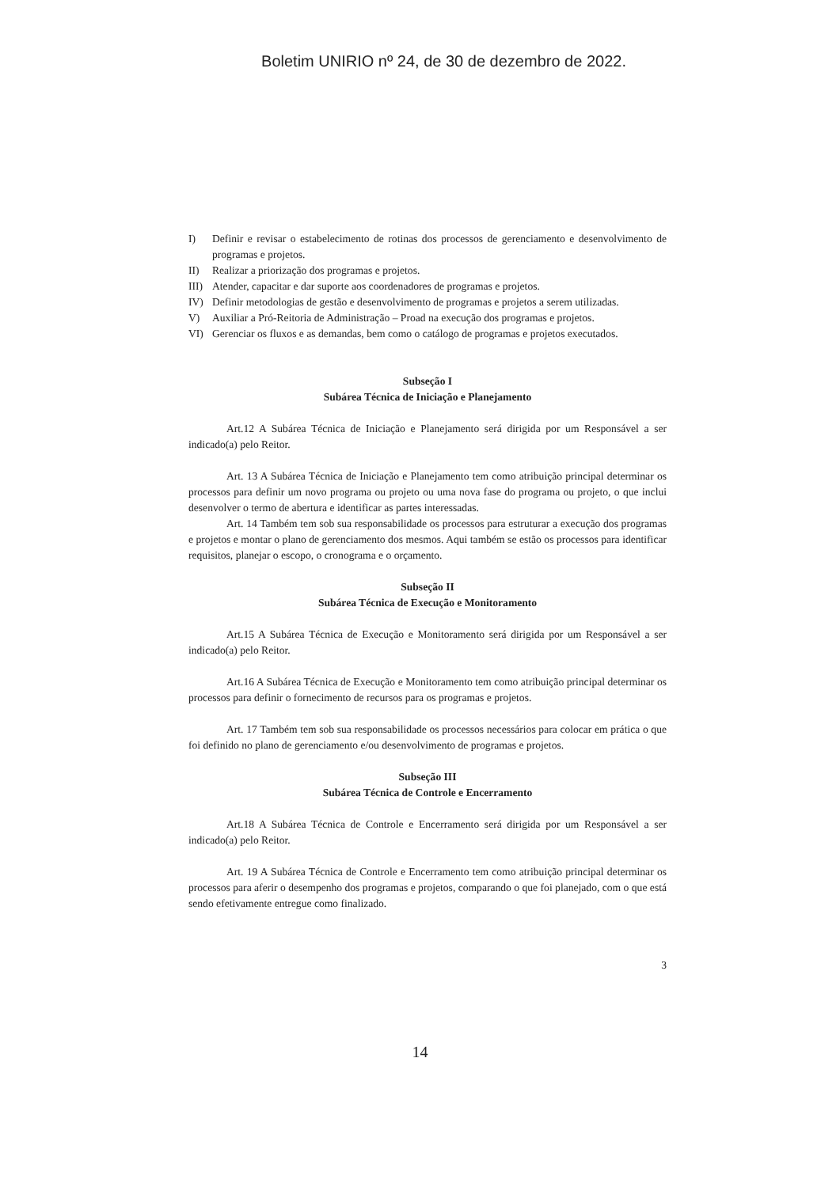Boletim UNIRIO nº 24, de 30 de dezembro de 2022.
I) Definir e revisar o estabelecimento de rotinas dos processos de gerenciamento e desenvolvimento de programas e projetos.
II) Realizar a priorização dos programas e projetos.
III) Atender, capacitar e dar suporte aos coordenadores de programas e projetos.
IV) Definir metodologias de gestão e desenvolvimento de programas e projetos a serem utilizadas.
V) Auxiliar a Pró-Reitoria de Administração – Proad na execução dos programas e projetos.
VI) Gerenciar os fluxos e as demandas, bem como o catálogo de programas e projetos executados.
Subseção I
Subárea Técnica de Iniciação e Planejamento
Art.12 A Subárea Técnica de Iniciação e Planejamento será dirigida por um Responsável a ser indicado(a) pelo Reitor.
Art. 13 A Subárea Técnica de Iniciação e Planejamento tem como atribuição principal determinar os processos para definir um novo programa ou projeto ou uma nova fase do programa ou projeto, o que inclui desenvolver o termo de abertura e identificar as partes interessadas.
Art. 14 Também tem sob sua responsabilidade os processos para estruturar a execução dos programas e projetos e montar o plano de gerenciamento dos mesmos. Aqui também se estão os processos para identificar requisitos, planejar o escopo, o cronograma e o orçamento.
Subseção II
Subárea Técnica de Execução e Monitoramento
Art.15 A Subárea Técnica de Execução e Monitoramento será dirigida por um Responsável a ser indicado(a) pelo Reitor.
Art.16 A Subárea Técnica de Execução e Monitoramento tem como atribuição principal determinar os processos para definir o fornecimento de recursos para os programas e projetos.
Art. 17 Também tem sob sua responsabilidade os processos necessários para colocar em prática o que foi definido no plano de gerenciamento e/ou desenvolvimento de programas e projetos.
Subseção III
Subárea Técnica de Controle e Encerramento
Art.18 A Subárea Técnica de Controle e Encerramento será dirigida por um Responsável a ser indicado(a) pelo Reitor.
Art. 19 A Subárea Técnica de Controle e Encerramento tem como atribuição principal determinar os processos para aferir o desempenho dos programas e projetos, comparando o que foi planejado, com o que está sendo efetivamente entregue como finalizado.
3
14